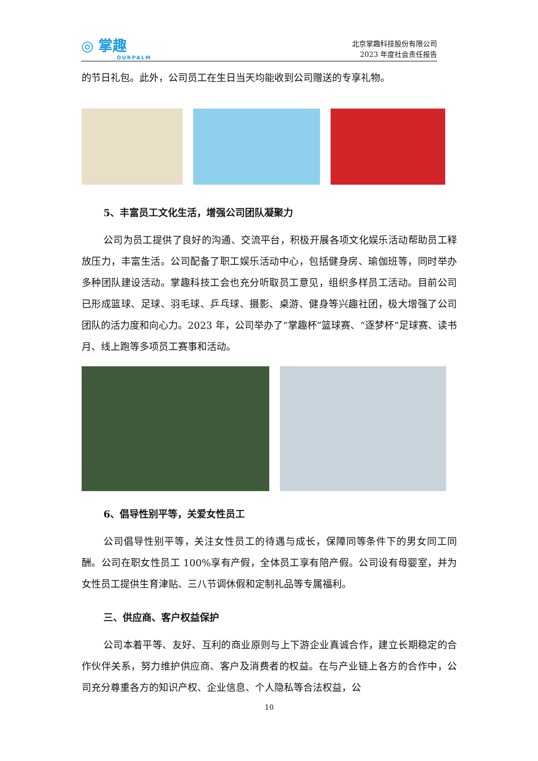◎ 掌趣
OURPALM
北京掌趣科技股份有限公司
2023 年度社会责任报告
的节日礼包。此外，公司员工在生日当天均能收到公司赠送的专享礼物。
5、丰富员工文化生活，增强公司团队凝聚力
公司为员工提供了良好的沟通、交流平台，积极开展各项文化娱乐活动帮助员工释放压力，丰富生活。公司配备了职工娱乐活动中心，包括健身房、瑜伽班等，同时举办多种团队建设活动。掌趣科技工会也充分听取员工意见，组织多样员工活动。目前公司已形成篮球、足球、羽毛球、乒乓球、摄影、桌游、健身等兴趣社团，极大增强了公司团队的活力度和向心力。2023 年，公司举办了“掌趣杯”篮球赛、“逐梦杯”足球赛、读书月、线上跑等多项员工赛事和活动。
6、倡导性别平等，关爱女性员工
公司倡导性别平等，关注女性员工的待遇与成长，保障同等条件下的男女同工同酬。公司在职女性员工 100%享有产假，全体员工享有陪产假。公司设有母婴室，并为女性员工提供生育津贴、三八节调休假和定制礼品等专属福利。
三、供应商、客户权益保护
公司本着平等、友好、互利的商业原则与上下游企业真诚合作，建立长期稳定的合作伙伴关系，努力维护供应商、客户及消费者的权益。在与产业链上各方的合作中，公司充分尊重各方的知识产权、企业信息、个人隐私等合法权益，公
10